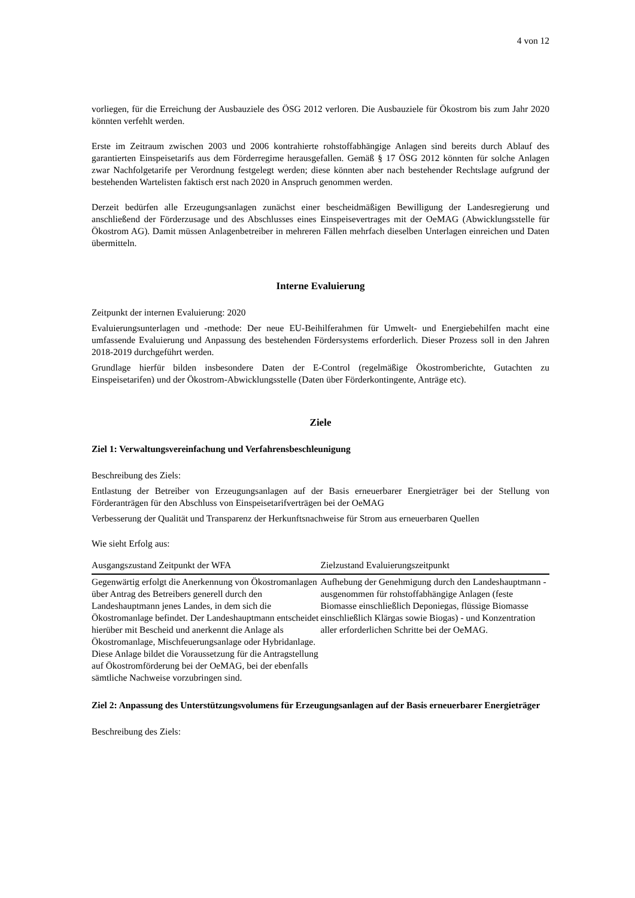4 von 12
vorliegen, für die Erreichung der Ausbauziele des ÖSG 2012 verloren. Die Ausbauziele für Ökostrom bis zum Jahr 2020 könnten verfehlt werden.
Erste im Zeitraum zwischen 2003 und 2006 kontrahierte rohstoffabhängige Anlagen sind bereits durch Ablauf des garantierten Einspeisetarifs aus dem Förderregime herausgefallen. Gemäß § 17 ÖSG 2012 könnten für solche Anlagen zwar Nachfolgetarife per Verordnung festgelegt werden; diese könnten aber nach bestehender Rechtslage aufgrund der bestehenden Wartelisten faktisch erst nach 2020 in Anspruch genommen werden.
Derzeit bedürfen alle Erzeugungsanlagen zunächst einer bescheidmäßigen Bewilligung der Landesregierung und anschließend der Förderzusage und des Abschlusses eines Einspeisevertrages mit der OeMAG (Abwicklungsstelle für Ökostrom AG). Damit müssen Anlagenbetreiber in mehreren Fällen mehrfach dieselben Unterlagen einreichen und Daten übermitteln.
Interne Evaluierung
Zeitpunkt der internen Evaluierung: 2020
Evaluierungsunterlagen und -methode: Der neue EU-Beihilferahmen für Umwelt- und Energiebehilfen macht eine umfassende Evaluierung und Anpassung des bestehenden Fördersystems erforderlich. Dieser Prozess soll in den Jahren 2018-2019 durchgeführt werden.
Grundlage hierfür bilden insbesondere Daten der E-Control (regelmäßige Ökostromberichte, Gutachten zu Einspeisetarifen) und der Ökostrom-Abwicklungsstelle (Daten über Förderkontingente, Anträge etc).
Ziele
Ziel 1: Verwaltungsvereinfachung und Verfahrensbeschleunigung
Beschreibung des Ziels:
Entlastung der Betreiber von Erzeugungsanlagen auf der Basis erneuerbarer Energieträger bei der Stellung von Förderanträgen für den Abschluss von Einspeisetarifverträgen bei der OeMAG
Verbesserung der Qualität und Transparenz der Herkunftsnachweise für Strom aus erneuerbaren Quellen
Wie sieht Erfolg aus:
| Ausgangszustand Zeitpunkt der WFA | Zielzustand Evaluierungszeitpunkt |
| --- | --- |
| Gegenwärtig erfolgt die Anerkennung von Ökostromanlagen über Antrag des Betreibers generell durch den Landeshauptmann jenes Landes, in dem sich die Ökostromanlage befindet. Der Landeshauptmann entscheidet hierüber mit Bescheid und anerkennt die Anlage als Ökostromanlage, Mischfeuerungsanlage oder Hybridanlage. Diese Anlage bildet die Voraussetzung für die Antragstellung auf Ökostromförderung bei der OeMAG, bei der ebenfalls sämtliche Nachweise vorzubringen sind. | Aufhebung der Genehmigung durch den Landeshauptmann - ausgenommen für rohstoffabhängige Anlagen (feste Biomasse einschließlich Deponiegas, flüssige Biomasse einschließlich Klärgas sowie Biogas) - und Konzentration aller erforderlichen Schritte bei der OeMAG. |
Ziel 2: Anpassung des Unterstützungsvolumens für Erzeugungsanlagen auf der Basis erneuerbarer Energieträger
Beschreibung des Ziels: